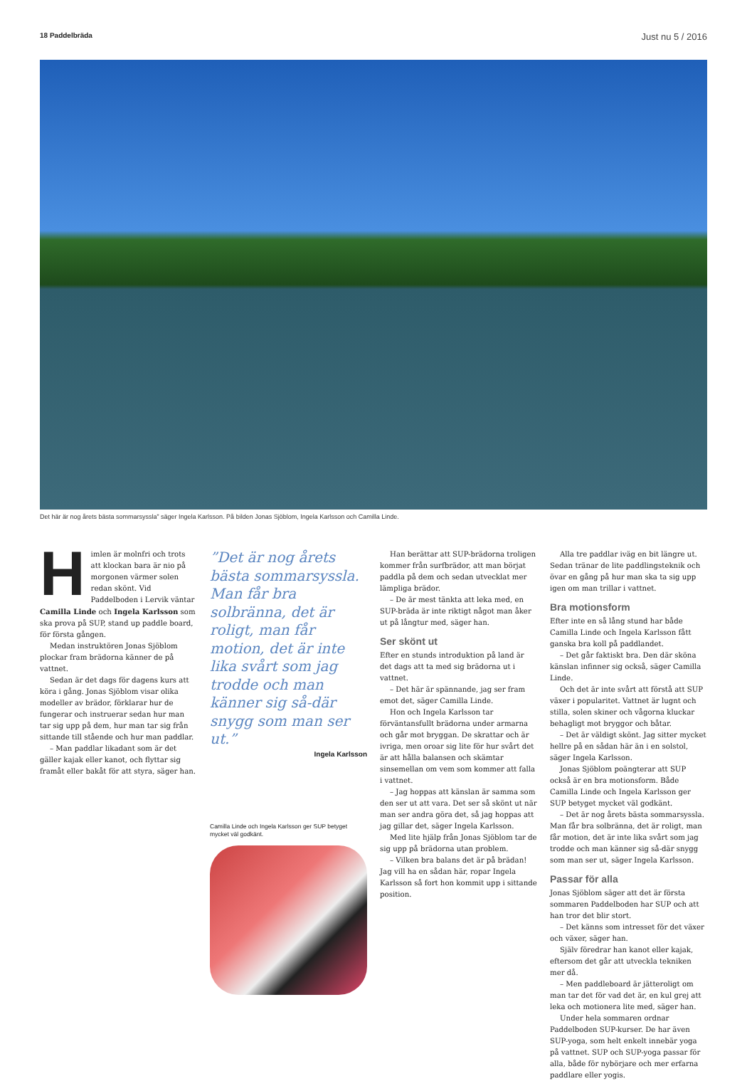18 Paddelbräda
Just nu 5 / 2016
Det här är nog årets bästa sommarsyssla” säger Ingela Karlsson. På bilden Jonas Sjöblom, Ingela Karlsson och Camilla Linde.
Himlen är molnfri och trots att klockan bara är nio på morgonen värmer solen redan skönt. Vid Paddelboden i Lervik väntar Camilla Linde och Ingela Karlsson som ska prova på SUP, stand up paddle board, för första gången.
Medan instruktören Jonas Sjöblom plockar fram brädorna känner de på vattnet.
Sedan är det dags för dagens kurs att köra i gång. Jonas Sjöblom visar olika modeller av brädor, förklarar hur de fungerar och instruerar sedan hur man tar sig upp på dem, hur man tar sig från sittande till stående och hur man paddlar.
– Man paddlar likadant som är det gäller kajak eller kanot, och flyttar sig framåt eller bakåt för att styra, säger han.
”Det är nog årets bästa sommarsyssla. Man får bra solbränna, det är roligt, man får motion, det är inte lika svårt som jag trodde och man känner sig så-där snygg som man ser ut.”
Ingela Karlsson
Camilla Linde och Ingela Karlsson ger SUP betyget mycket väl godkänt.
Han berättar att SUP-brädorna troligen kommer från surfbrädor, att man börjat paddla på dem och sedan utvecklat mer lämpliga brädor.
– De är mest tänkta att leka med, en SUP-bräda är inte riktigt något man åker ut på långtur med, säger han.
Ser skönt ut
Efter en stunds introduktion på land är det dags att ta med sig brädorna ut i vattnet.
– Det här är spännande, jag ser fram emot det, säger Camilla Linde.
Hon och Ingela Karlsson tar förväntansfullt brädorna under armarna och går mot bryggan. De skrattar och är ivriga, men oroar sig lite för hur svårt det är att hålla balansen och skämtar sinsemellan om vem som kommer att falla i vattnet.
– Jag hoppas att känslan är samma som den ser ut att vara. Det ser så skönt ut när man ser andra göra det, så jag hoppas att jag gillar det, säger Ingela Karlsson.
Med lite hjälp från Jonas Sjöblom tar de sig upp på brädorna utan problem.
– Vilken bra balans det är på brädan! Jag vill ha en sådan här, ropar Ingela Karlsson så fort hon kommit upp i sittande position.
Alla tre paddlar iväg en bit längre ut. Sedan tränar de lite paddlingsteknik och övar en gång på hur man ska ta sig upp igen om man trillar i vattnet.
Bra motionsform
Efter inte en så lång stund har både Camilla Linde och Ingela Karlsson fått ganska bra koll på paddlandet.
– Det går faktiskt bra. Den där sköna känslan infinner sig också, säger Camilla Linde.
Och det är inte svårt att förstå att SUP växer i popularitet. Vattnet är lugnt och stilla, solen skiner och vågorna kluckar behagligt mot bryggor och båtar.
– Det är väldigt skönt. Jag sitter mycket hellre på en sådan här än i en solstol, säger Ingela Karlsson.
Jonas Sjöblom poängterar att SUP också är en bra motionsform. Både Camilla Linde och Ingela Karlsson ger SUP betyget mycket väl godkänt.
– Det är nog årets bästa sommarsyssla. Man får bra solbränna, det är roligt, man får motion, det är inte lika svårt som jag trodde och man känner sig så-där snygg som man ser ut, säger Ingela Karlsson.
Passar för alla
Jonas Sjöblom säger att det är första sommaren Paddelboden har SUP och att han tror det blir stort.
– Det känns som intresset för det växer och växer, säger han.
Själv föredrar han kanot eller kajak, eftersom det går att utveckla tekniken mer då.
– Men paddleboard är jätteroligt om man tar det för vad det är, en kul grej att leka och motionera lite med, säger han.
Under hela sommaren ordnar Paddelboden SUP-kurser. De har även SUP-yoga, som helt enkelt innebär yoga på vattnet. SUP och SUP-yoga passar för alla, både för nybörjare och mer erfarna paddlare eller yogis.